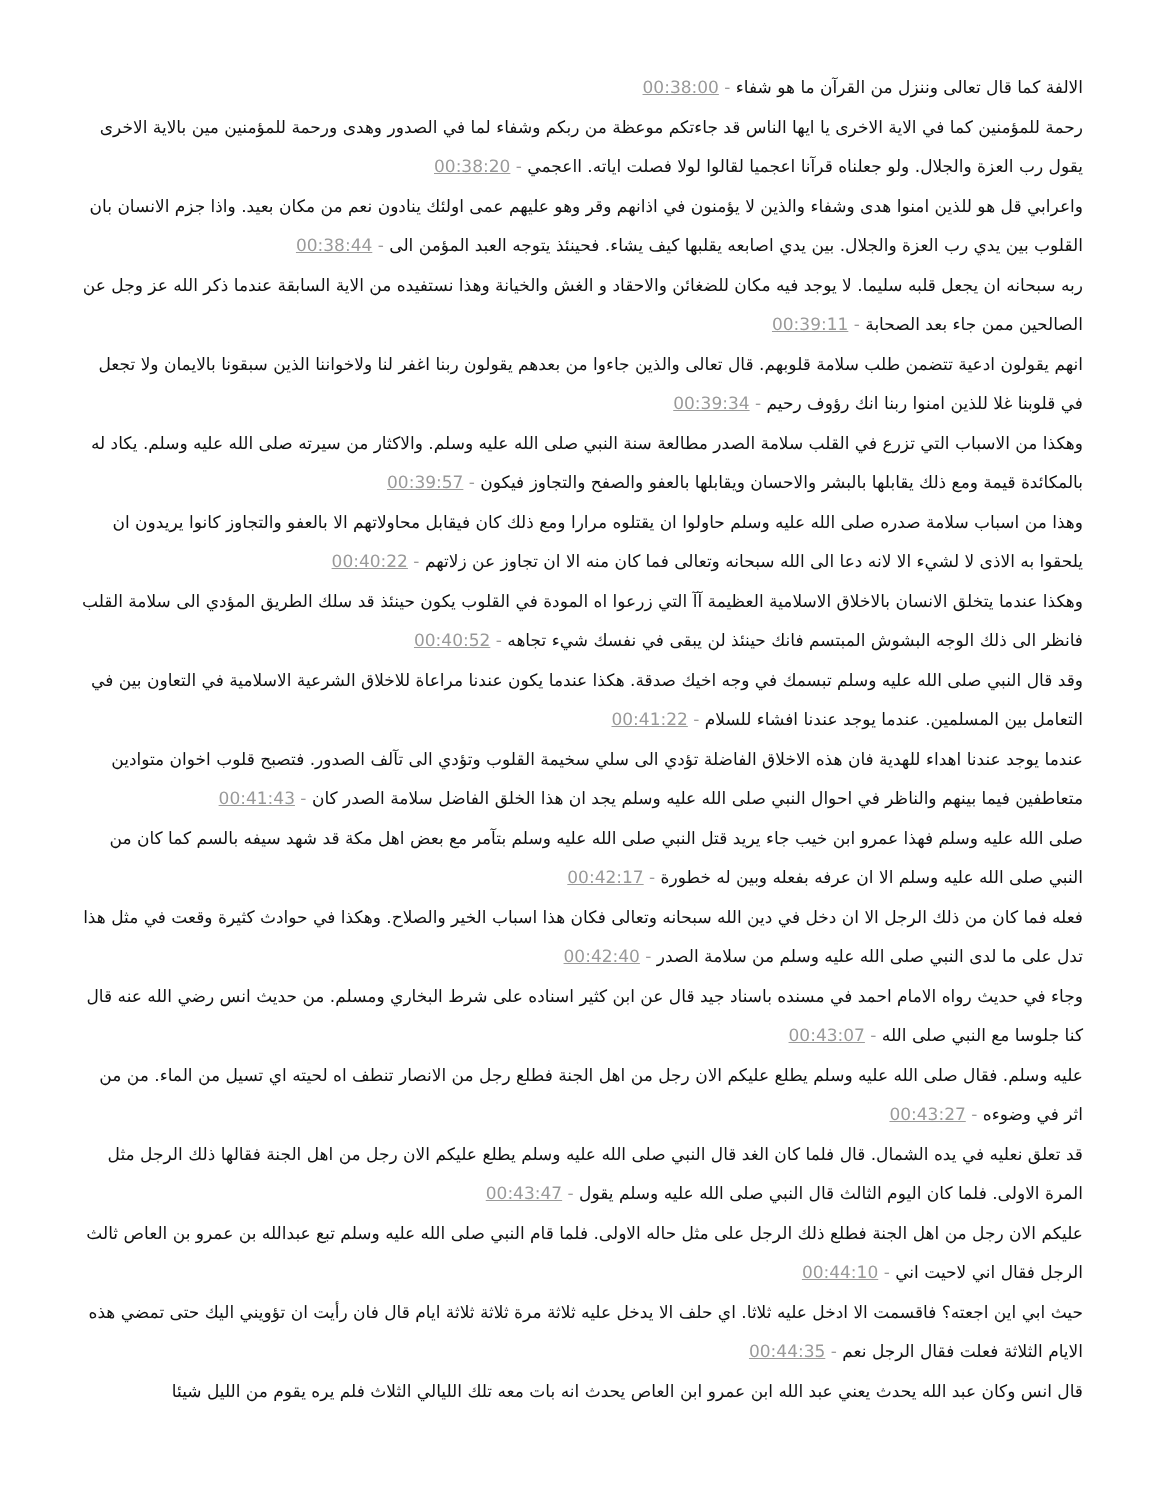الالفة كما قال تعالى وننزل من القرآن ما هو شفاء - 00:38:00
رحمة للمؤمنين كما في الاية الاخرى يا ايها الناس قد جاءتكم موعظة من ربكم وشفاء لما في الصدور وهدى ورحمة للمؤمنين مين بالاية الاخرى يقول رب العزة والجلال. ولو جعلناه قرآنا اعجميا لقالوا لولا فصلت اياته. ااعجمي - 00:38:20
واعرابي قل هو للذين امنوا هدى وشفاء والذين لا يؤمنون في اذانهم وقر وهو عليهم عمى اولئك ينادون نعم من مكان بعيد. واذا جزم الانسان بان القلوب بين يدي رب العزة والجلال. بين يدي اصابعه يقلبها كيف يشاء. فحينئذ يتوجه العبد المؤمن الى - 00:38:44
ربه سبحانه ان يجعل قلبه سليما. لا يوجد فيه مكان للضغائن والاحقاد و الغش والخيانة وهذا نستفيده من الاية السابقة عندما ذكر الله عز وجل عن الصالحين ممن جاء بعد الصحابة - 00:39:11
انهم يقولون ادعية تتضمن طلب سلامة قلوبهم. قال تعالى والذين جاءوا من بعدهم يقولون ربنا اغفر لنا ولاخواننا الذين سبقونا بالايمان ولا تجعل في قلوبنا غلا للذين امنوا ربنا انك رؤوف رحيم - 00:39:34
وهكذا من الاسباب التي تزرع في القلب سلامة الصدر مطالعة سنة النبي صلى الله عليه وسلم. والاكثار من سيرته صلى الله عليه وسلم. يكاد له بالمكائدة قيمة ومع ذلك يقابلها بالبشر والاحسان ويقابلها بالعفو والصفح والتجاوز فيكون - 00:39:57
وهذا من اسباب سلامة صدره صلى الله عليه وسلم حاولوا ان يقتلوه مرارا ومع ذلك كان فيقابل محاولاتهم الا بالعفو والتجاوز كانوا يريدون ان يلحقوا به الاذى لا لشيء الا لانه دعا الى الله سبحانه وتعالى فما كان منه الا ان تجاوز عن زلاتهم - 00:40:22
وهكذا عندما يتخلق الانسان بالاخلاق الاسلامية العظيمة آآ التي زرعوا اه المودة في القلوب يكون حينئذ قد سلك الطريق المؤدي الى سلامة القلب فانظر الى ذلك الوجه البشوش المبتسم فانك حينئذ لن يبقى في نفسك شيء تجاهه - 00:40:52
وقد قال النبي صلى الله عليه وسلم تبسمك في وجه اخيك صدقة. هكذا عندما يكون عندنا مراعاة للاخلاق الشرعية الاسلامية في التعاون بين في التعامل بين المسلمين. عندما يوجد عندنا افشاء للسلام - 00:41:22
عندما يوجد عندنا اهداء للهدية فان هذه الاخلاق الفاضلة تؤدي الى سلي سخيمة القلوب وتؤدي الى تآلف الصدور. فتصبح قلوب اخوان متوادين متعاطفين فيما بينهم والناظر في احوال النبي صلى الله عليه وسلم يجد ان هذا الخلق الفاضل سلامة الصدر كان - 00:41:43
صلى الله عليه وسلم فهذا عمرو ابن خيب جاء يريد قتل النبي صلى الله عليه وسلم بتآمر مع بعض اهل مكة قد شهد سيفه بالسم كما كان من النبي صلى الله عليه وسلم الا ان عرفه بفعله وبين له خطورة - 00:42:17
فعله فما كان من ذلك الرجل الا ان دخل في دين الله سبحانه وتعالى فكان هذا اسباب الخير والصلاح. وهكذا في حوادث كثيرة وقعت في مثل هذا تدل على ما لدى النبي صلى الله عليه وسلم من سلامة الصدر - 00:42:40
وجاء في حديث رواه الامام احمد في مسنده باسناد جيد قال عن ابن كثير اسناده على شرط البخاري ومسلم. من حديث انس رضي الله عنه قال كنا جلوسا مع النبي صلى الله - 00:43:07
عليه وسلم. فقال صلى الله عليه وسلم يطلع عليكم الان رجل من اهل الجنة فطلع رجل من الانصار تنطف اه لحيته اي تسيل من الماء. من من اثر في وضوءه - 00:43:27
قد تعلق نعليه في يده الشمال. قال فلما كان الغد قال النبي صلى الله عليه وسلم يطلع عليكم الان رجل من اهل الجنة فقالها ذلك الرجل مثل المرة الاولى. فلما كان اليوم الثالث قال النبي صلى الله عليه وسلم يقول - 00:43:47
عليكم الان رجل من اهل الجنة فطلع ذلك الرجل على مثل حاله الاولى. فلما قام النبي صلى الله عليه وسلم تبع عبدالله بن عمرو بن العاص ثالث الرجل فقال اني لاحيت اني - 00:44:10
حيث ابي اين اجعته؟ فاقسمت الا ادخل عليه ثلاثا. اي حلف الا يدخل عليه ثلاثة مرة ثلاثة ثلاثة ايام قال فان رأيت ان تؤويني اليك حتى تمضي هذه الايام الثلاثة فعلت فقال الرجل نعم - 00:44:35
قال انس وكان عبد الله يحدث يعني عبد الله ابن عمرو ابن العاص يحدث انه بات معه تلك الليالي الثلاث فلم يره يقوم من الليل شيئا